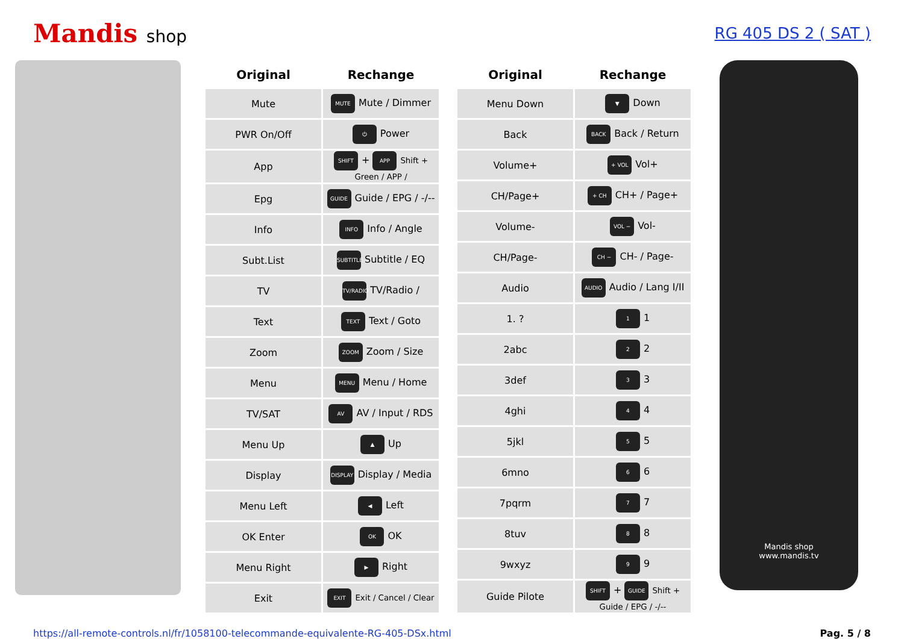Mandis shop RG 405 DS 2 ( SAT )
| Original | Rechange |
| --- | --- |
| Mute | MUTE Mute / Dimmer |
| PWR On/Off | ⏻ Power |
| App | SHIFT + APP Shift + Green / APP / |
| Epg | GUIDE Guide / EPG / -/-- |
| Info | INFO Info / Angle |
| Subt.List | SUBTITLE Subtitle / EQ |
| TV | TV/RADIO TV/Radio / |
| Text | TEXT Text / Goto |
| Zoom | ZOOM Zoom / Size |
| Menu | MENU Menu / Home |
| TV/SAT | AV AV / Input / RDS |
| Menu Up | ▲ Up |
| Display | DISPLAY Display / Media |
| Menu Left | ◀ Left |
| OK Enter | OK OK |
| Menu Right | ▶ Right |
| Exit | EXIT Exit / Cancel / Clear |
| Original | Rechange |
| --- | --- |
| Menu Down | ▼ Down |
| Back | BACK Back / Return |
| Volume+ | + VOL Vol+ |
| CH/Page+ | + CH CH+ / Page+ |
| Volume- | VOL − Vol- |
| CH/Page- | CH − CH- / Page- |
| Audio | AUDIO Audio / Lang I/II |
| 1. ? | 1 1 |
| 2abc | 2 2 |
| 3def | 3 3 |
| 4ghi | 4 4 |
| 5jkl | 5 5 |
| 6mno | 6 6 |
| 7pqrm | 7 7 |
| 8tuv | 8 8 |
| 9wxyz | 9 9 |
| Guide Pilote | SHIFT + GUIDE Shift + Guide / EPG / -/-- |
Mandis shop
www.mandis.tv
https://all-remote-controls.nl/fr/1058100-telecommande-equivalente-RG-405-DSx.html Pag. 5 / 8